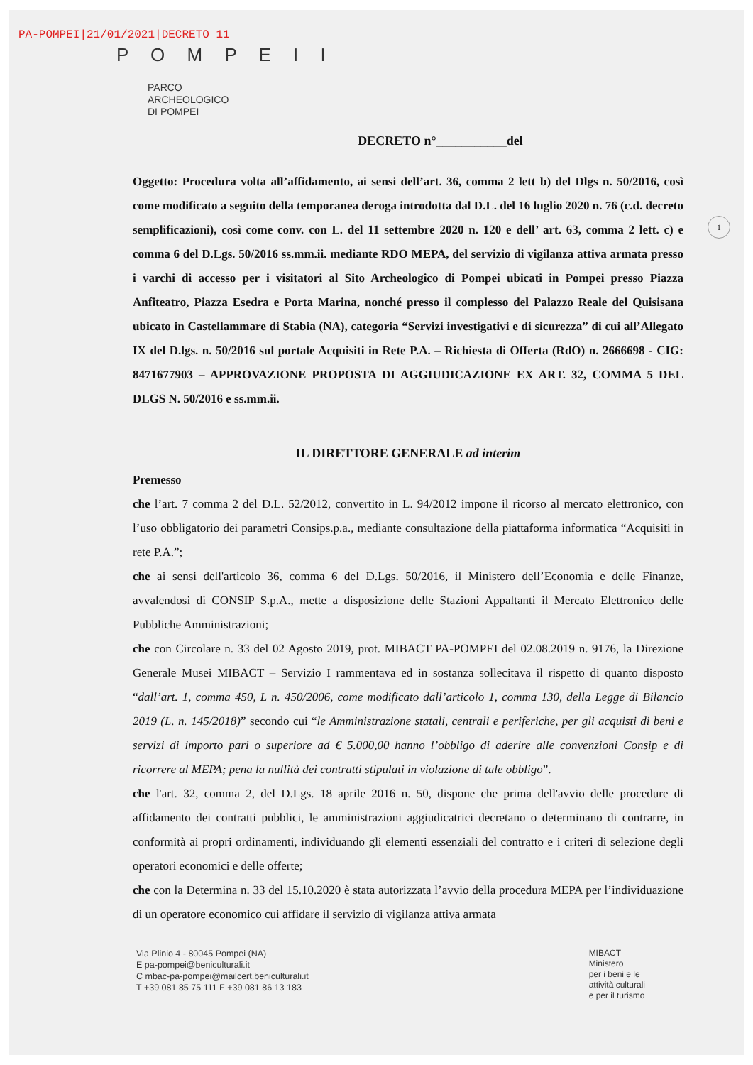PA-POMPEI|21/01/2021|DECRETO 11
P O M P E I I
PARCO
ARCHEOLOGICO
DI POMPEI
DECRETO n°___________del
1
Oggetto: Procedura volta all’affidamento, ai sensi dell’art. 36, comma 2 lett b) del Dlgs n. 50/2016, così come modificato a seguito della temporanea deroga introdotta dal D.L. del 16 luglio 2020 n. 76 (c.d. decreto semplificazioni), così come conv. con L. del 11 settembre 2020 n. 120 e dell’ art. 63, comma 2 lett. c) e comma 6 del D.Lgs. 50/2016 ss.mm.ii. mediante RDO MEPA, del servizio di vigilanza attiva armata presso i varchi di accesso per i visitatori al Sito Archeologico di Pompei ubicati in Pompei presso Piazza Anfiteatro, Piazza Esedra e Porta Marina, nonché presso il complesso del Palazzo Reale del Quisisana ubicato in Castellammare di Stabia (NA), categoria “Servizi investigativi e di sicurezza” di cui all’Allegato IX del D.lgs. n. 50/2016 sul portale Acquisiti in Rete P.A. – Richiesta di Offerta (RdO) n. 2666698 - CIG: 8471677903 – APPROVAZIONE PROPOSTA DI AGGIUDICAZIONE EX ART. 32, COMMA 5 DEL DLGS N. 50/2016 e ss.mm.ii.
IL DIRETTORE GENERALE ad interim
Premesso
che l’art. 7 comma 2 del D.L. 52/2012, convertito in L. 94/2012 impone il ricorso al mercato elettronico, con l’uso obbligatorio dei parametri Consips.p.a., mediante consultazione della piattaforma informatica “Acquisiti in rete P.A.”;
che ai sensi dell'articolo 36, comma 6 del D.Lgs. 50/2016, il Ministero dell’Economia e delle Finanze, avvalendosi di CONSIP S.p.A., mette a disposizione delle Stazioni Appaltanti il Mercato Elettronico delle Pubbliche Amministrazioni;
che con Circolare n. 33 del 02 Agosto 2019, prot. MIBACT PA-POMPEI del 02.08.2019 n. 9176, la Direzione Generale Musei MIBACT – Servizio I rammentava ed in sostanza sollecitava il rispetto di quanto disposto “dall’art. 1, comma 450, L n. 450/2006, come modificato dall’articolo 1, comma 130, della Legge di Bilancio 2019 (L. n. 145/2018)” secondo cui “le Amministrazione statali, centrali e periferiche, per gli acquisti di beni e servizi di importo pari o superiore ad € 5.000,00 hanno l’obbligo di aderire alle convenzioni Consip e di ricorrere al MEPA; pena la nullità dei contratti stipulati in violazione di tale obbligo”.
che l'art. 32, comma 2, del D.Lgs. 18 aprile 2016 n. 50, dispone che prima dell'avvio delle procedure di affidamento dei contratti pubblici, le amministrazioni aggiudicatrici decretano o determinano di contrarre, in conformità ai propri ordinamenti, individuando gli elementi essenziali del contratto e i criteri di selezione degli operatori economici e delle offerte;
che con la Determina n. 33 del 15.10.2020 è stata autorizzata l’avvio della procedura MEPA per l’individuazione di un operatore economico cui affidare il servizio di vigilanza attiva armata
Via Plinio 4 - 80045 Pompei (NA)
E pa-pompei@beniculturali.it
C mbac-pa-pompei@mailcert.beniculturali.it
T +39 081 85 75 111 F +39 081 86 13 183
MIBACT
Ministero
per i beni e le
attività culturali
e per il turismo